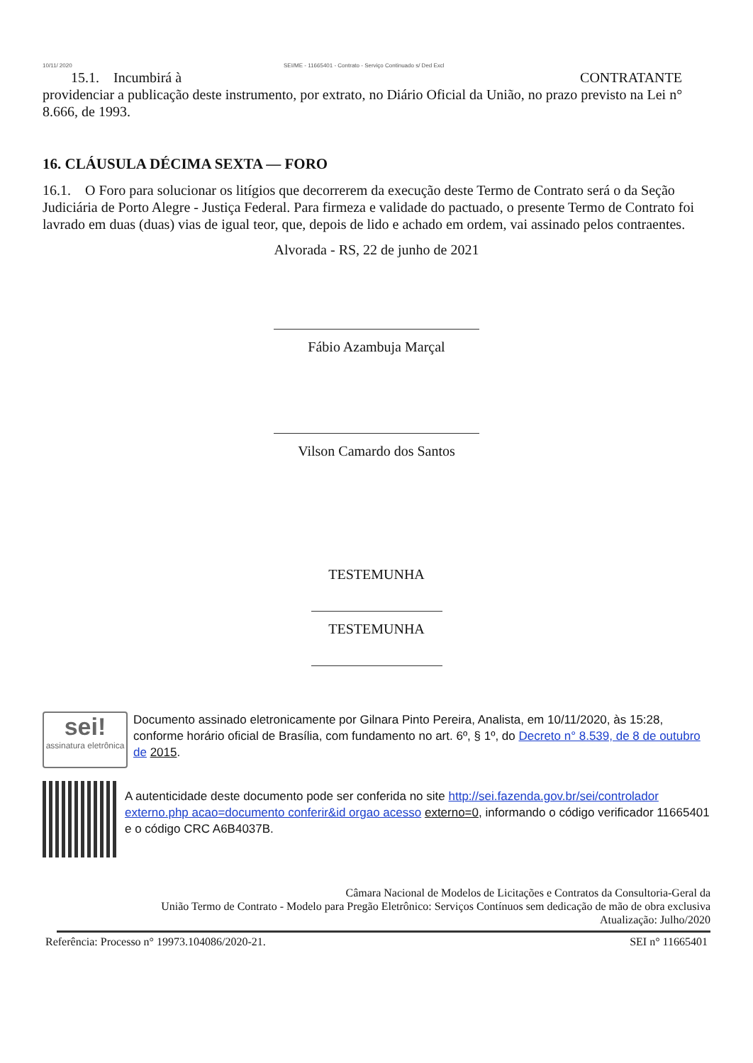10/11/ 2020 SEI/ME - 11665401 - Contrato - Serviço Continuado s/ Ded Excl
15.1. Incumbirá à CONTRATANTE
providenciar a publicação deste instrumento, por extrato, no Diário Oficial da União, no prazo previsto na Lei n° 8.666, de 1993.
16. CLÁUSULA DÉCIMA SEXTA — FORO
16.1. O Foro para solucionar os litígios que decorrerem da execução deste Termo de Contrato será o da Seção Judiciária de Porto Alegre - Justiça Federal. Para firmeza e validade do pactuado, o presente Termo de Contrato foi lavrado em duas (duas) vias de igual teor, que, depois de lido e achado em ordem, vai assinado pelos contraentes.
Alvorada - RS, 22 de junho de 2021
Fábio Azambuja Marçal
Vilson Camardo dos Santos
TESTEMUNHA
TESTEMUNHA
sei!
assinatura eletrônica
Documento assinado eletronicamente por Gilnara Pinto Pereira, Analista, em 10/11/2020, às 15:28, conforme horário oficial de Brasília, com fundamento no art. 6º, § 1º, do Decreto n° 8.539, de 8 de outubro de 2015.
A autenticidade deste documento pode ser conferida no site http://sei.fazenda.gov.br/sei/controlador externo.php acao=documento conferir&id orgao acesso externo=0, informando o código verificador 11665401 e o código CRC A6B4037B.
Câmara Nacional de Modelos de Licitações e Contratos da Consultoria-Geral da
União Termo de Contrato - Modelo para Pregão Eletrônico: Serviços Contínuos sem dedicação de mão de obra exclusiva
Atualização: Julho/2020
Referência: Processo n° 19973.104086/2020-21. SEI n° 11665401